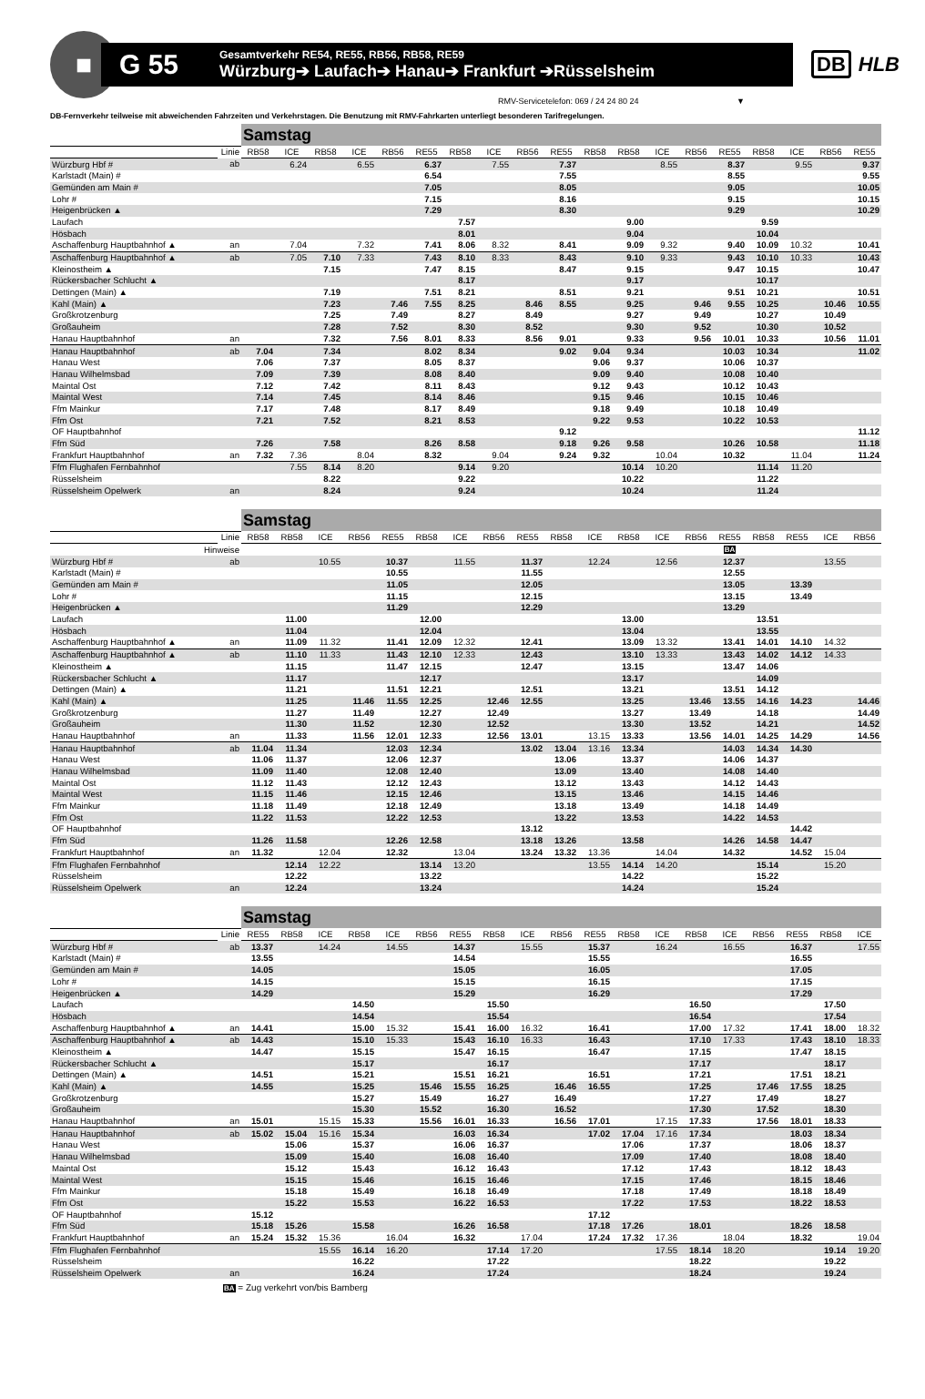■
G 55
Gesamtverkehr RE54, RE55, RB56, RB58, RE59
Würzburg➔ Laufach➔ Hanau➔ Frankfurt ➔Rüsselsheim
DB HLB
RMV-Servicetelefon: 069 / 24 24 80 24 ▼
DB-Fernverkehr teilweise mit abweichenden Fahrzeiten und Verkehrstagen. Die Benutzung mit RMV-Fahrkarten unterliegt besonderen Tarifregelungen.
| | | Samstag | | | | | | | | | | | | | | | | | | |
| --- | --- | --- | --- | --- | --- | --- | --- | --- | --- | --- | --- | --- | --- | --- | --- | --- | --- | --- | --- | --- |
| | Linie | RB58 | ICE | RB58 | ICE | RB56 | RE55 | RB58 | ICE | RB56 | RE55 | RB58 | RB58 | ICE | RB56 | RE55 | RB58 | ICE | RB56 | RE55 |
| Würzburg Hbf # | ab | | 6.24 | | 6.55 | | 6.37 | | 7.55 | | 7.37 | | | 8.55 | | 8.37 | | 9.55 | | 9.37 |
| Karlstadt (Main) # | | | | | | | 6.54 | | | | 7.55 | | | | | 8.55 | | | | 9.55 |
| Gemünden am Main # | | | | | | | 7.05 | | | | 8.05 | | | | | 9.05 | | | | 10.05 |
| Lohr # | | | | | | | 7.15 | | | | 8.16 | | | | | 9.15 | | | | 10.15 |
| Heigenbrücken ▲ | | | | | | | 7.29 | | | | 8.30 | | | | | 9.29 | | | | 10.29 |
| Laufach | | | | | | | | 7.57 | | | | | 9.00 | | | | 9.59 | | | |
| Hösbach | | | | | | | | 8.01 | | | | | 9.04 | | | | 10.04 | | | |
| Aschaffenburg Hauptbahnhof ▲ | an | | 7.04 | | 7.32 | | 7.41 | 8.06 | 8.32 | | 8.41 | | 9.09 | 9.32 | | 9.40 | 10.09 | 10.32 | | 10.41 |
| Aschaffenburg Hauptbahnhof ▲ | ab | | 7.05 | 7.10 | 7.33 | | 7.43 | 8.10 | 8.33 | | 8.43 | | 9.10 | 9.33 | | 9.43 | 10.10 | 10.33 | | 10.43 |
| Kleinostheim ▲ | | | | 7.15 | | | 7.47 | 8.15 | | | 8.47 | | 9.15 | | | 9.47 | 10.15 | | | 10.47 |
| Rückersbacher Schlucht ▲ | | | | | | | | 8.17 | | | | | 9.17 | | | | 10.17 | | | |
| Dettingen (Main) ▲ | | | | 7.19 | | | 7.51 | 8.21 | | | 8.51 | | 9.21 | | | 9.51 | 10.21 | | | 10.51 |
| Kahl (Main) ▲ | | | | 7.23 | | 7.46 | 7.55 | 8.25 | | 8.46 | 8.55 | | 9.25 | | 9.46 | 9.55 | 10.25 | | 10.46 | 10.55 |
| Großkrotzenburg | | | | 7.25 | | 7.49 | | 8.27 | | 8.49 | | | 9.27 | | 9.49 | | 10.27 | | 10.49 | |
| Großauheim | | | | 7.28 | | 7.52 | | 8.30 | | 8.52 | | | 9.30 | | 9.52 | | 10.30 | | 10.52 | |
| Hanau Hauptbahnhof | an | | | 7.32 | | 7.56 | 8.01 | 8.33 | | 8.56 | 9.01 | | 9.33 | | 9.56 | 10.01 | 10.33 | | 10.56 | 11.01 |
| Hanau Hauptbahnhof | ab | 7.04 | | 7.34 | | | 8.02 | 8.34 | | | 9.02 | 9.04 | 9.34 | | | 10.03 | 10.34 | | | 11.02 |
| Hanau West | | 7.06 | | 7.37 | | | 8.05 | 8.37 | | | | 9.06 | 9.37 | | | 10.06 | 10.37 | | | |
| Hanau Wilhelmsbad | | 7.09 | | 7.39 | | | 8.08 | 8.40 | | | | 9.09 | 9.40 | | | 10.08 | 10.40 | | | |
| Maintal Ost | | 7.12 | | 7.42 | | | 8.11 | 8.43 | | | | 9.12 | 9.43 | | | 10.12 | 10.43 | | | |
| Maintal West | | 7.14 | | 7.45 | | | 8.14 | 8.46 | | | | 9.15 | 9.46 | | | 10.15 | 10.46 | | | |
| Ffm Mainkur | | 7.17 | | 7.48 | | | 8.17 | 8.49 | | | | 9.18 | 9.49 | | | 10.18 | 10.49 | | | |
| Ffm Ost | | 7.21 | | 7.52 | | | 8.21 | 8.53 | | | | 9.22 | 9.53 | | | 10.22 | 10.53 | | | |
| OF Hauptbahnhof | | | | | | | | | | | 9.12 | | | | | | | | | 11.12 |
| Ffm Süd | | 7.26 | | 7.58 | | | 8.26 | 8.58 | | | 9.18 | 9.26 | 9.58 | | | 10.26 | 10.58 | | | 11.18 |
| Frankfurt Hauptbahnhof | an | 7.32 | 7.36 | | 8.04 | | 8.32 | | 9.04 | | 9.24 | 9.32 | | 10.04 | | 10.32 | | 11.04 | | 11.24 |
| Ffm Flughafen Fernbahnhof | | | 7.55 | 8.14 | 8.20 | | | 9.14 | 9.20 | | | | 10.14 | 10.20 | | | 11.14 | 11.20 | | |
| Rüsselsheim | | | | 8.22 | | | | 9.22 | | | | | 10.22 | | | | 11.22 | | | |
| Rüsselsheim Opelwerk | an | | | 8.24 | | | | 9.24 | | | | | 10.24 | | | | 11.24 | | | |
| | | Samstag | | | | | | | | | | | | | | | | | | |
| --- | --- | --- | --- | --- | --- | --- | --- | --- | --- | --- | --- | --- | --- | --- | --- | --- | --- | --- | --- | --- |
| | Linie | RB58 | RB58 | ICE | RB56 | RE55 | RB58 | ICE | RB56 | RE55 | RB58 | ICE | RB58 | ICE | RB56 | RE55 | RB58 | RE55 | ICE | RB56 |
| Hinweise | | | | | | | | | | | | | | | | BA | | | | |
| Würzburg Hbf # | ab | | | 10.55 | | 10.37 | | 11.55 | | 11.37 | | 12.24 | | 12.56 | | 12.37 | | | 13.55 | |
| Karlstadt (Main) # | | | | | | 10.55 | | | | 11.55 | | | | | | 12.55 | | | | |
| Gemünden am Main # | | | | | | 11.05 | | | | 12.05 | | | | | | 13.05 | | 13.39 | | |
| Lohr # | | | | | | 11.15 | | | | 12.15 | | | | | | 13.15 | | 13.49 | | |
| Heigenbrücken ▲ | | | | | | 11.29 | | | | 12.29 | | | | | | 13.29 | | | | |
| Laufach | | | 11.00 | | | | 12.00 | | | | | | 13.00 | | | | 13.51 | | | |
| Hösbach | | | 11.04 | | | | 12.04 | | | | | | 13.04 | | | | 13.55 | | | |
| Aschaffenburg Hauptbahnhof ▲ | an | | 11.09 | 11.32 | | 11.41 | 12.09 | 12.32 | | 12.41 | | | 13.09 | 13.32 | | 13.41 | 14.01 | 14.10 | 14.32 | |
| Aschaffenburg Hauptbahnhof ▲ | ab | | 11.10 | 11.33 | | 11.43 | 12.10 | 12.33 | | 12.43 | | | 13.10 | 13.33 | | 13.43 | 14.02 | 14.12 | 14.33 | |
| Kleinostheim ▲ | | | 11.15 | | | 11.47 | 12.15 | | | 12.47 | | | 13.15 | | | 13.47 | 14.06 | | | |
| Rückersbacher Schlucht ▲ | | | 11.17 | | | | 12.17 | | | | | | 13.17 | | | | 14.09 | | | |
| Dettingen (Main) ▲ | | | 11.21 | | | 11.51 | 12.21 | | | 12.51 | | | 13.21 | | | 13.51 | 14.12 | | | |
| Kahl (Main) ▲ | | | 11.25 | | 11.46 | 11.55 | 12.25 | | 12.46 | 12.55 | | | 13.25 | | 13.46 | 13.55 | 14.16 | 14.23 | | 14.46 |
| Großkrotzenburg | | | 11.27 | | 11.49 | | 12.27 | | 12.49 | | | | 13.27 | | 13.49 | | 14.18 | | | 14.49 |
| Großauheim | | | 11.30 | | 11.52 | | 12.30 | | 12.52 | | | | 13.30 | | 13.52 | | 14.21 | | | 14.52 |
| Hanau Hauptbahnhof | an | | 11.33 | | 11.56 | 12.01 | 12.33 | | 12.56 | 13.01 | | 13.15 | 13.33 | | 13.56 | 14.01 | 14.25 | 14.29 | | 14.56 |
| Hanau Hauptbahnhof | ab | 11.04 | 11.34 | | | 12.03 | 12.34 | | | 13.02 | 13.04 | 13.16 | 13.34 | | | 14.03 | 14.34 | 14.30 | | |
| Hanau West | | 11.06 | 11.37 | | | 12.06 | 12.37 | | | | 13.06 | | 13.37 | | | 14.06 | 14.37 | | | |
| Hanau Wilhelmsbad | | 11.09 | 11.40 | | | 12.08 | 12.40 | | | | 13.09 | | 13.40 | | | 14.08 | 14.40 | | | |
| Maintal Ost | | 11.12 | 11.43 | | | 12.12 | 12.43 | | | | 13.12 | | 13.43 | | | 14.12 | 14.43 | | | |
| Maintal West | | 11.15 | 11.46 | | | 12.15 | 12.46 | | | | 13.15 | | 13.46 | | | 14.15 | 14.46 | | | |
| Ffm Mainkur | | 11.18 | 11.49 | | | 12.18 | 12.49 | | | | 13.18 | | 13.49 | | | 14.18 | 14.49 | | | |
| Ffm Ost | | 11.22 | 11.53 | | | 12.22 | 12.53 | | | | 13.22 | | 13.53 | | | 14.22 | 14.53 | | | |
| OF Hauptbahnhof | | | | | | | | | | 13.12 | | | | | | | | 14.42 | | |
| Ffm Süd | | 11.26 | 11.58 | | | 12.26 | 12.58 | | | 13.18 | 13.26 | | 13.58 | | | 14.26 | 14.58 | 14.47 | | |
| Frankfurt Hauptbahnhof | an | 11.32 | | 12.04 | | 12.32 | | 13.04 | | 13.24 | 13.32 | 13.36 | | 14.04 | | 14.32 | | 14.52 | 15.04 | |
| Ffm Flughafen Fernbahnhof | | | 12.14 | 12.22 | | | 13.14 | 13.20 | | | | 13.55 | 14.14 | 14.20 | | | 15.14 | | 15.20 | |
| Rüsselsheim | | | 12.22 | | | | 13.22 | | | | | | 14.22 | | | | 15.22 | | | |
| Rüsselsheim Opelwerk | an | | 12.24 | | | | 13.24 | | | | | | 14.24 | | | | 15.24 | | | |
| | | Samstag | | | | | | | | | | | | | | | | | | |
| --- | --- | --- | --- | --- | --- | --- | --- | --- | --- | --- | --- | --- | --- | --- | --- | --- | --- | --- | --- | --- |
| | Linie | RE55 | RB58 | ICE | RB58 | ICE | RB56 | RE55 | RB58 | ICE | RB56 | RE55 | RB58 | ICE | RB58 | ICE | RB56 | RE55 | RB58 | ICE |
| Würzburg Hbf # | ab | 13.37 | | 14.24 | | 14.55 | | 14.37 | | 15.55 | | 15.37 | | 16.24 | | 16.55 | | 16.37 | | 17.55 |
| Karlstadt (Main) # | | 13.55 | | | | | | 14.54 | | | | 15.55 | | | | | | 16.55 | | |
| Gemünden am Main # | | 14.05 | | | | | | 15.05 | | | | 16.05 | | | | | | 17.05 | | |
| Lohr # | | 14.15 | | | | | | 15.15 | | | | 16.15 | | | | | | 17.15 | | |
| Heigenbrücken ▲ | | 14.29 | | | | | | 15.29 | | | | 16.29 | | | | | | 17.29 | | |
| Laufach | | | | | 14.50 | | | | 15.50 | | | | | | 16.50 | | | | 17.50 | |
| Hösbach | | | | | 14.54 | | | | 15.54 | | | | | | 16.54 | | | | 17.54 | |
| Aschaffenburg Hauptbahnhof ▲ | an | 14.41 | | | 15.00 | 15.32 | | 15.41 | 16.00 | 16.32 | | 16.41 | | | 17.00 | 17.32 | | 17.41 | 18.00 | 18.32 |
| Aschaffenburg Hauptbahnhof ▲ | ab | 14.43 | | | 15.10 | 15.33 | | 15.43 | 16.10 | 16.33 | | 16.43 | | | 17.10 | 17.33 | | 17.43 | 18.10 | 18.33 |
| Kleinostheim ▲ | | 14.47 | | | 15.15 | | | 15.47 | 16.15 | | | 16.47 | | | 17.15 | | | 17.47 | 18.15 | |
| Rückersbacher Schlucht ▲ | | | | | 15.17 | | | | 16.17 | | | | | | 17.17 | | | | 18.17 | |
| Dettingen (Main) ▲ | | 14.51 | | | 15.21 | | | 15.51 | 16.21 | | | 16.51 | | | 17.21 | | | 17.51 | 18.21 | |
| Kahl (Main) ▲ | | 14.55 | | | 15.25 | | 15.46 | 15.55 | 16.25 | | 16.46 | 16.55 | | | 17.25 | | 17.46 | 17.55 | 18.25 | |
| Großkrotzenburg | | | | | 15.27 | | 15.49 | | 16.27 | | 16.49 | | | | 17.27 | | 17.49 | | 18.27 | |
| Großauheim | | | | | 15.30 | | 15.52 | | 16.30 | | 16.52 | | | | 17.30 | | 17.52 | | 18.30 | |
| Hanau Hauptbahnhof | an | 15.01 | | 15.15 | 15.33 | | 15.56 | 16.01 | 16.33 | | 16.56 | 17.01 | | 17.15 | 17.33 | | 17.56 | 18.01 | 18.33 | |
| Hanau Hauptbahnhof | ab | 15.02 | 15.04 | 15.16 | 15.34 | | | 16.03 | 16.34 | | | 17.02 | 17.04 | 17.16 | 17.34 | | | 18.03 | 18.34 | |
| Hanau West | | | 15.06 | | 15.37 | | | 16.06 | 16.37 | | | | 17.06 | | 17.37 | | | 18.06 | 18.37 | |
| Hanau Wilhelmsbad | | | 15.09 | | 15.40 | | | 16.08 | 16.40 | | | | 17.09 | | 17.40 | | | 18.08 | 18.40 | |
| Maintal Ost | | | 15.12 | | 15.43 | | | 16.12 | 16.43 | | | | 17.12 | | 17.43 | | | 18.12 | 18.43 | |
| Maintal West | | | 15.15 | | 15.46 | | | 16.15 | 16.46 | | | | 17.15 | | 17.46 | | | 18.15 | 18.46 | |
| Ffm Mainkur | | | 15.18 | | 15.49 | | | 16.18 | 16.49 | | | | 17.18 | | 17.49 | | | 18.18 | 18.49 | |
| Ffm Ost | | | 15.22 | | 15.53 | | | 16.22 | 16.53 | | | | 17.22 | | 17.53 | | | 18.22 | 18.53 | |
| OF Hauptbahnhof | | 15.12 | | | | | | | | | | 17.12 | | | | | | | | |
| Ffm Süd | | 15.18 | 15.26 | | 15.58 | | | 16.26 | 16.58 | | | 17.18 | 17.26 | | 18.01 | | | 18.26 | 18.58 | |
| Frankfurt Hauptbahnhof | an | 15.24 | 15.32 | 15.36 | | 16.04 | | 16.32 | | 17.04 | | 17.24 | 17.32 | 17.36 | | 18.04 | | 18.32 | | 19.04 |
| Ffm Flughafen Fernbahnhof | | | | 15.55 | 16.14 | 16.20 | | | 17.14 | 17.20 | | | | 17.55 | 18.14 | 18.20 | | | 19.14 | 19.20 |
| Rüsselsheim | | | | | 16.22 | | | | 17.22 | | | | | | 18.22 | | | | 19.22 | |
| Rüsselsheim Opelwerk | an | | | | 16.24 | | | | 17.24 | | | | | | 18.24 | | | | 19.24 | |
BA = Zug verkehrt von/bis Bamberg